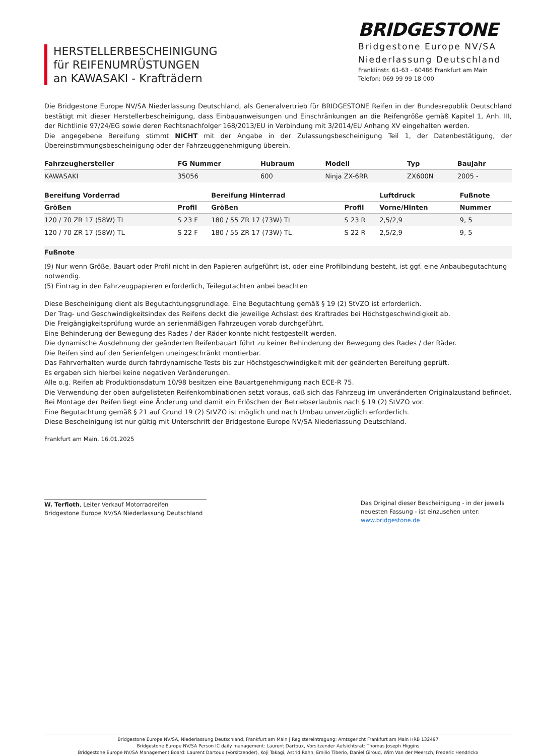HERSTELLERBESCHEINIGUNG
für REIFENUMRÜSTUNGEN
an KAWASAKI - Krafträdern
BRIDGESTONE
Bridgestone Europe NV/SA
Niederlassung Deutschland
Franklinstr. 61-63 - 60486 Frankfurt am Main
Telefon: 069 99 99 18 000
Die Bridgestone Europe NV/SA Niederlassung Deutschland, als Generalvertrieb für BRIDGESTONE Reifen in der Bundesrepublik Deutschland bestätigt mit dieser Herstellerbescheinigung, dass Einbauanweisungen und Einschränkungen an die Reifengröße gemäß Kapitel 1, Anh. III, der Richtlinie 97/24/EG sowie deren Rechtsnachfolger 168/2013/EU in Verbindung mit 3/2014/EU Anhang XV eingehalten werden.
Die angegebene Bereifung stimmt NICHT mit der Angabe in der Zulassungsbescheinigung Teil 1, der Datenbestätigung, der Übereinstimmungsbescheinigung oder der Fahrzeuggenehmigung überein.
| Fahrzeughersteller | FG Nummer | Hubraum | Modell | Typ | Baujahr |
| --- | --- | --- | --- | --- | --- |
| KAWASAKI | 35056 | 600 | Ninja ZX-6RR | ZX600N | 2005 - |
| Bereifung Vorderrad | | Bereifung Hinterrad | | Luftdruck | Fußnote |
| --- | --- | --- | --- | --- | --- |
| Größen | Profil | Größen | Profil | Vorne/Hinten | Nummer |
| 120 / 70 ZR 17 (58W) TL | S 23 F | 180 / 55 ZR 17 (73W) TL | S 23 R | 2,5/2,9 | 9, 5 |
| 120 / 70 ZR 17 (58W) TL | S 22 F | 180 / 55 ZR 17 (73W) TL | S 22 R | 2,5/2,9 | 9, 5 |
Fußnote
(9) Nur wenn Größe, Bauart oder Profil nicht in den Papieren aufgeführt ist, oder eine Profilbindung besteht, ist ggf. eine Anbaubegutachtung notwendig.
(5) Eintrag in den Fahrzeugpapieren erforderlich, Teilegutachten anbei beachten
Diese Bescheinigung dient als Begutachtungsgrundlage. Eine Begutachtung gemäß § 19 (2) StVZO ist erforderlich.
Der Trag- und Geschwindigkeitsindex des Reifens deckt die jeweilige Achslast des Kraftrades bei Höchstgeschwindigkeit ab.
Die Freigängigkeitsprüfung wurde an serienmäßigen Fahrzeugen vorab durchgeführt.
Eine Behinderung der Bewegung des Rades / der Räder konnte nicht festgestellt werden.
Die dynamische Ausdehnung der geänderten Reifenbauart führt zu keiner Behinderung der Bewegung des Rades / der Räder.
Die Reifen sind auf den Serienfelgen uneingeschränkt montierbar.
Das Fahrverhalten wurde durch fahrdynamische Tests bis zur Höchstgeschwindigkeit mit der geänderten Bereifung geprüft.
Es ergaben sich hierbei keine negativen Veränderungen.
Alle o.g. Reifen ab Produktionsdatum 10/98 besitzen eine Bauartgenehmigung nach ECE-R 75.
Die Verwendung der oben aufgelisteten Reifenkombinationen setzt voraus, daß sich das Fahrzeug im unveränderten Originalzustand befindet.
Bei Montage der Reifen liegt eine Änderung und damit ein Erlöschen der Betriebserlaubnis nach § 19 (2) StVZO vor.
Eine Begutachtung gemäß § 21 auf Grund 19 (2) StVZO ist möglich und nach Umbau unverzüglich erforderlich.
Diese Bescheinigung ist nur gültig mit Unterschrift der Bridgestone Europe NV/SA Niederlassung Deutschland.
Frankfurt am Main, 16.01.2025
W. Terfloth, Leiter Verkauf Motorradreifen
Bridgestone Europe NV/SA Niederlassung Deutschland
Das Original dieser Bescheinigung - in der jeweils neuesten Fassung - ist einzusehen unter:
www.bridgestone.de
Bridgestone Europe NV/SA, Niederlassung Deutschland, Frankfurt am Main | Registereintragung: Amtsgericht Frankfurt am Main HRB 132497
Bridgestone Europe NV/SA Person IC daily management: Laurent Dartoux, Vorsitzender Aufsichtsrat: Thomas Joseph Higgins
Bridgestone Europe NV/SA Management Board: Laurent Dartoux (Vorsitzender), Koji Takagi, Astrid Rahn, Emilio Tiberio, Daniel Giroud, Wim Van der Meersch, Frederic Hendrickx